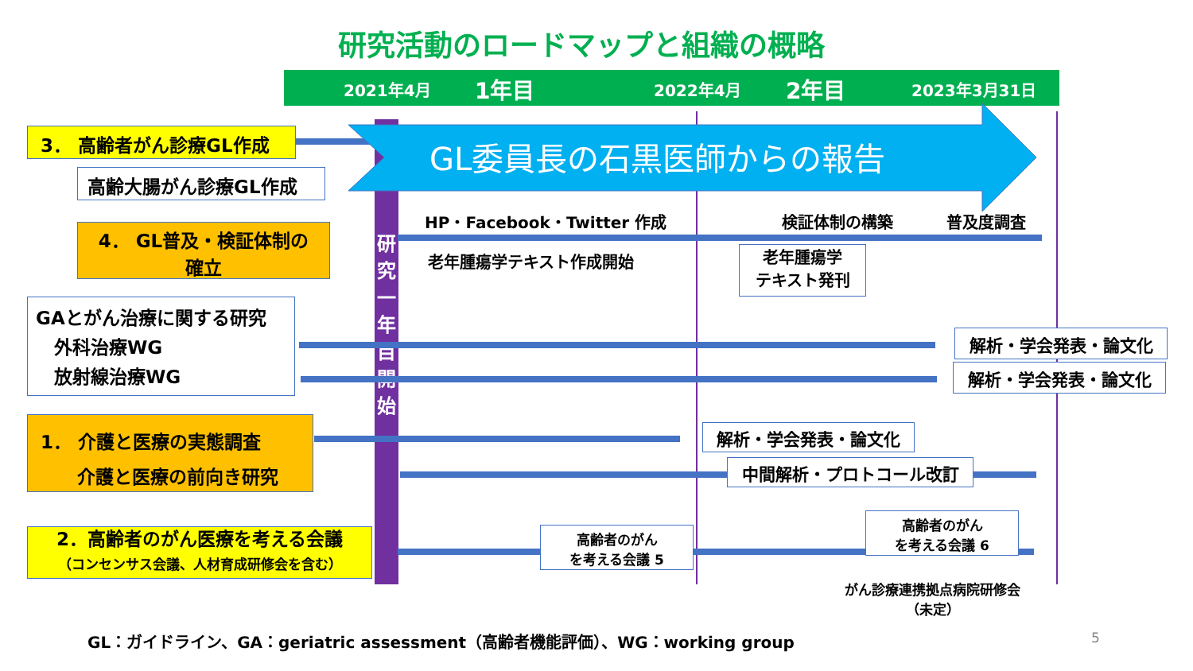研究活動のロードマップと組織の概略
2021年4月 1年目 2022年4月 2年目 2023年3月31日
研究一年目開始
GL委員長の石黒医師からの報告
3． 高齢者がん診療GL作成
高齢大腸がん診療GL作成
4． GL普及・検証体制の
確立
GAとがん治療に関する研究
　外科治療WG
　放射線治療WG
1． 介護と医療の実態調査
　　介護と医療の前向き研究
2．高齢者のがん医療を考える会議
（コンセンサス会議、人材育成研修会を含む）
HP・Facebook・Twitter 作成 検証体制の構築 普及度調査
老年腫瘍学テキスト作成開始
老年腫瘍学
テキスト発刊
解析・学会発表・論文化
解析・学会発表・論文化
解析・学会発表・論文化
中間解析・プロトコール改訂
高齢者のがん
を考える会議 5
高齢者のがん
を考える会議 6
がん診療連携拠点病院研修会
（未定）
GL：ガイドライン、GA：geriatric assessment（高齢者機能評価）、WG：working group
5